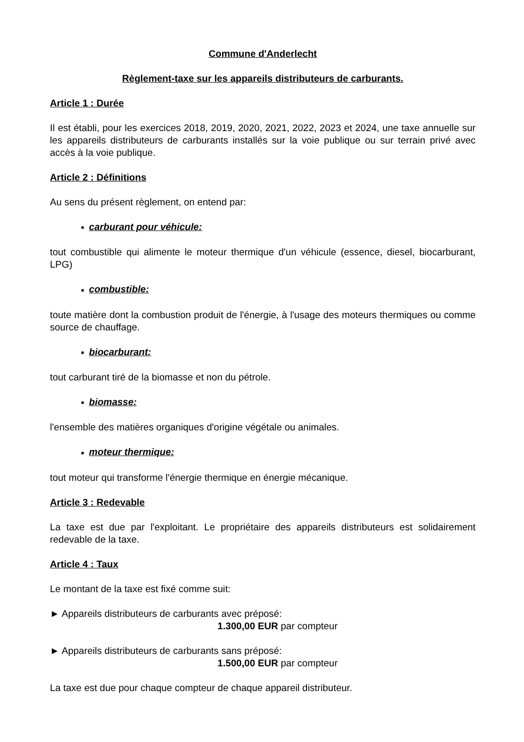Commune d'Anderlecht
Règlement-taxe sur les appareils distributeurs de carburants.
Article 1 : Durée
Il est établi, pour les exercices 2018, 2019, 2020, 2021, 2022, 2023 et 2024, une taxe annuelle sur les appareils distributeurs de carburants installés sur la voie publique ou sur terrain privé avec accès à la voie publique.
Article 2 : Définitions
Au sens du présent règlement, on entend par:
■ carburant pour véhicule:
tout combustible qui alimente le moteur thermique d'un véhicule (essence, diesel, biocarburant, LPG)
■ combustible:
toute matière dont la combustion produit de l'énergie, à l'usage des moteurs thermiques ou comme source de chauffage.
■ biocarburant:
tout carburant tiré de la biomasse et non du pétrole.
■ biomasse:
l'ensemble des matières organiques d'origine végétale ou animales.
■ moteur thermique:
tout moteur qui transforme l'énergie thermique en énergie mécanique.
Article 3 : Redevable
La taxe est due par l'exploitant. Le propriétaire des appareils distributeurs est solidairement redevable de la taxe.
Article 4 : Taux
Le montant de la taxe est fixé comme suit:
► Appareils distributeurs de carburants avec préposé:
1.300,00 EUR par compteur
► Appareils distributeurs de carburants sans préposé:
1.500,00 EUR par compteur
La taxe est due pour chaque compteur de chaque appareil distributeur.